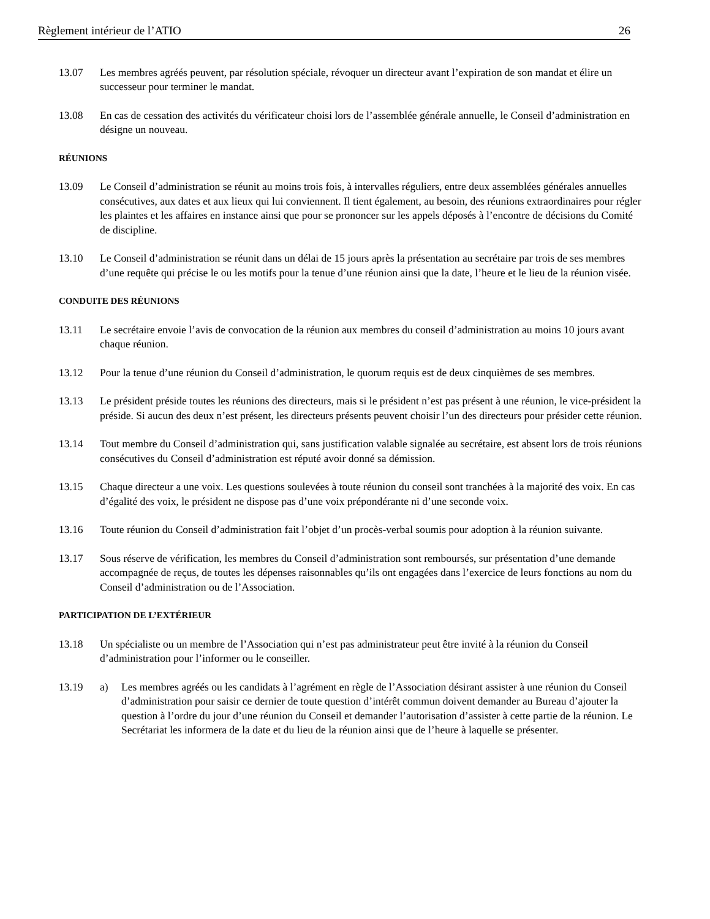Règlement intérieur de l’ATIO 26
13.07 Les membres agréés peuvent, par résolution spéciale, révoquer un directeur avant l’expiration de son mandat et élire un successeur pour terminer le mandat.
13.08 En cas de cessation des activités du vérificateur choisi lors de l’assemblée générale annuelle, le Conseil d’administration en désigne un nouveau.
RÉUNIONS
13.09 Le Conseil d’administration se réunit au moins trois fois, à intervalles réguliers, entre deux assemblées générales annuelles consécutives, aux dates et aux lieux qui lui conviennent. Il tient également, au besoin, des réunions extraordinaires pour régler les plaintes et les affaires en instance ainsi que pour se prononcer sur les appels déposés à l’encontre de décisions du Comité de discipline.
13.10 Le Conseil d’administration se réunit dans un délai de 15 jours après la présentation au secrétaire par trois de ses membres d’une requête qui précise le ou les motifs pour la tenue d’une réunion ainsi que la date, l’heure et le lieu de la réunion visée.
CONDUITE DES RÉUNIONS
13.11 Le secrétaire envoie l’avis de convocation de la réunion aux membres du conseil d’administration au moins 10 jours avant chaque réunion.
13.12 Pour la tenue d’une réunion du Conseil d’administration, le quorum requis est de deux cinquièmes de ses membres.
13.13 Le président préside toutes les réunions des directeurs, mais si le président n’est pas présent à une réunion, le vice-président la préside. Si aucun des deux n’est présent, les directeurs présents peuvent choisir l’un des directeurs pour présider cette réunion.
13.14 Tout membre du Conseil d’administration qui, sans justification valable signalée au secrétaire, est absent lors de trois réunions consécutives du Conseil d’administration est réputé avoir donné sa démission.
13.15 Chaque directeur a une voix. Les questions soulevées à toute réunion du conseil sont tranchées à la majorité des voix. En cas d’égalité des voix, le président ne dispose pas d’une voix prépondérante ni d’une seconde voix.
13.16 Toute réunion du Conseil d’administration fait l’objet d’un procès-verbal soumis pour adoption à la réunion suivante.
13.17 Sous réserve de vérification, les membres du Conseil d’administration sont remboursés, sur présentation d’une demande accompagnée de reçus, de toutes les dépenses raisonnables qu’ils ont engagées dans l’exercice de leurs fonctions au nom du Conseil d’administration ou de l’Association.
PARTICIPATION DE L’EXTÉRIEUR
13.18 Un spécialiste ou un membre de l’Association qui n’est pas administrateur peut être invité à la réunion du Conseil d’administration pour l’informer ou le conseiller.
13.19 a) Les membres agréés ou les candidats à l’agrément en règle de l’Association désirant assister à une réunion du Conseil d’administration pour saisir ce dernier de toute question d’intérêt commun doivent demander au Bureau d’ajouter la question à l’ordre du jour d’une réunion du Conseil et demander l’autorisation d’assister à cette partie de la réunion. Le Secrétariat les informera de la date et du lieu de la réunion ainsi que de l’heure à laquelle se présenter.